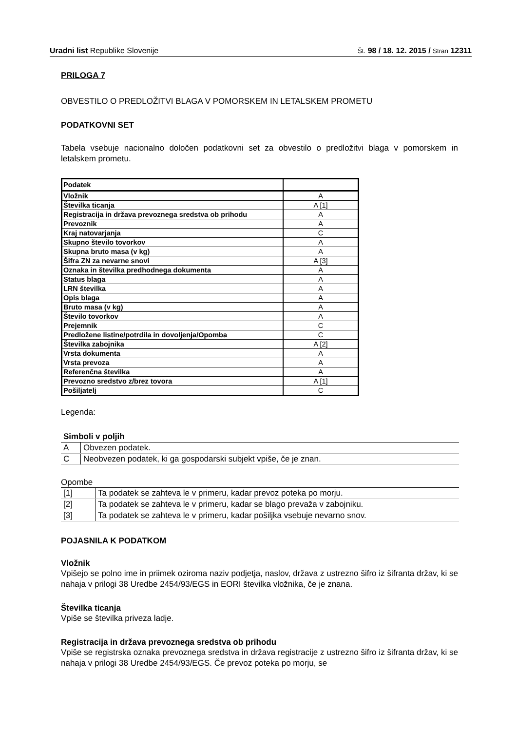Uradni list Republike Slovenije Št. 98 / 18. 12. 2015 / Stran 12311
PRILOGA 7
OBVESTILO O PREDLOŽITVI BLAGA V POMORSKEM IN LETALSKEM PROMETU
PODATKOVNI SET
Tabela vsebuje nacionalno določen podatkovni set za obvestilo o predložitvi blaga v pomorskem in letalskem prometu.
| Podatek | |
| Vložnik | A |
| Številka ticanja | A [1] |
| Registracija in država prevoznega sredstva ob prihodu | A |
| Prevoznik | A |
| Kraj natovarjanja | C |
| Skupno število tovorkov | A |
| Skupna bruto masa (v kg) | A |
| Šifra ZN za nevarne snovi | A [3] |
| Oznaka in številka predhodnega dokumenta | A |
| Status blaga | A |
| LRN številka | A |
| Opis blaga | A |
| Bruto masa (v kg) | A |
| Število tovorkov | A |
| Prejemnik | C |
| Predložene listine/potrdila in dovoljenja/Opomba | C |
| Številka zabojnika | A [2] |
| Vrsta dokumenta | A |
| Vrsta prevoza | A |
| Referenčna številka | A |
| Prevozno sredstvo z/brez tovora | A [1] |
| Pošiljatelj | C |
Legenda:
| Simboli v poljih | |
| A | Obvezen podatek. |
| C | Neobvezen podatek, ki ga gospodarski subjekt vpiše, če je znan. |
Opombe
| [1] | Ta podatek se zahteva le v primeru, kadar prevoz poteka po morju. |
| [2] | Ta podatek se zahteva le v primeru, kadar se blago prevaža v zabojniku. |
| [3] | Ta podatek se zahteva le v primeru, kadar pošiljka vsebuje nevarno snov. |
POJASNILA K PODATKOM
Vložnik
Vpišejo se polno ime in priimek oziroma naziv podjetja, naslov, država z ustrezno šifro iz šifranta držav, ki se nahaja v prilogi 38 Uredbe 2454/93/EGS in EORI številka vložnika, če je znana.
Številka ticanja
Vpiše se številka priveza ladje.
Registracija in država prevoznega sredstva ob prihodu
Vpiše se registrska oznaka prevoznega sredstva in država registracije z ustrezno šifro iz šifranta držav, ki se nahaja v prilogi 38 Uredbe 2454/93/EGS. Če prevoz poteka po morju, se